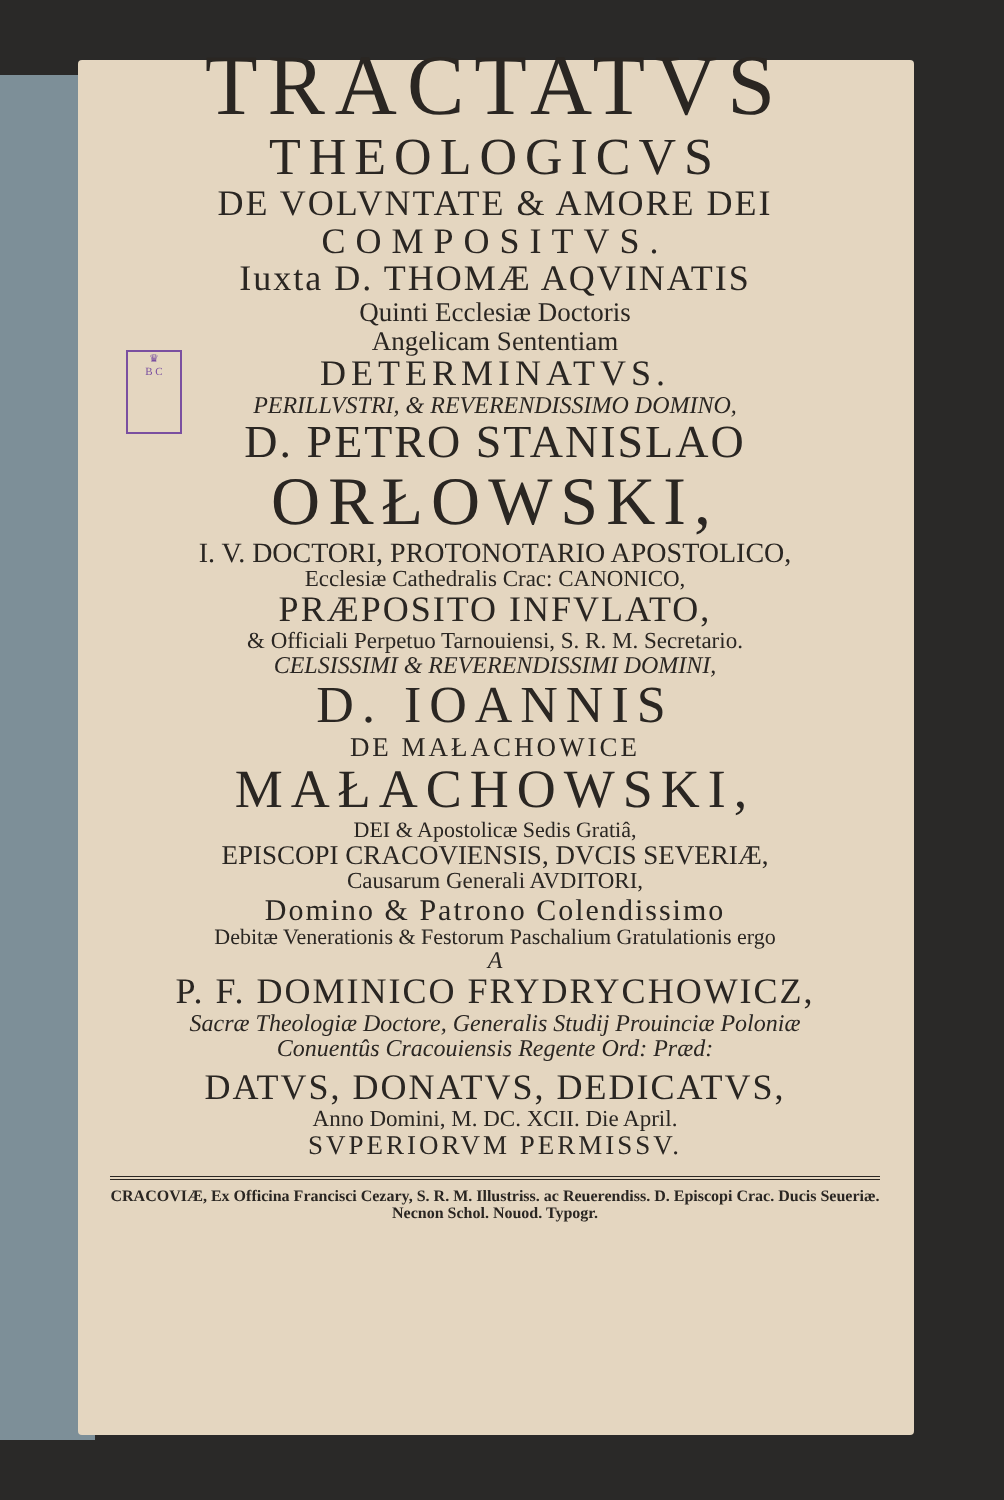♛
B C
TRACTATVS
THEOLOGICVS
DE VOLVNTATE & AMORE DEI
COMPOSITVS.
Iuxta D. THOMÆ AQVINATIS
Quinti Ecclesiæ Doctoris
Angelicam Sententiam
DETERMINATVS.
PERILLVSTRI, & REVERENDISSIMO DOMINO,
D. PETRO STANISLAO
ORŁOWSKI,
I. V. DOCTORI, PROTONOTARIO APOSTOLICO,
Ecclesiæ Cathedralis Crac: CANONICO,
PRÆPOSITO INFVLATO,
& Officiali Perpetuo Tarnouiensi, S. R. M. Secretario.
CELSISSIMI & REVERENDISSIMI DOMINI,
D. IOANNIS
DE MAŁACHOWICE
MAŁACHOWSKI,
DEI & Apostolicæ Sedis Gratiâ,
EPISCOPI CRACOVIENSIS, DVCIS SEVERIÆ,
Causarum Generali AVDITORI,
Domino & Patrono Colendissimo
Debitæ Venerationis & Festorum Paschalium Gratulationis ergo
A
P. F. DOMINICO FRYDRYCHOWICZ,
Sacræ Theologiæ Doctore, Generalis Studij Prouinciæ Poloniæ
Conuentûs Cracouiensis Regente Ord: Præd:
DATVS, DONATVS, DEDICATVS,
Anno Domini, M. DC. XCII. Die April.
SVPERIORVM PERMISSV.
CRACOVIÆ, Ex Officina Francisci Cezary, S. R. M. Illustriss. ac Reuerendiss. D. Episcopi Crac. Ducis Seueriæ. Necnon Schol. Nouod. Typogr.